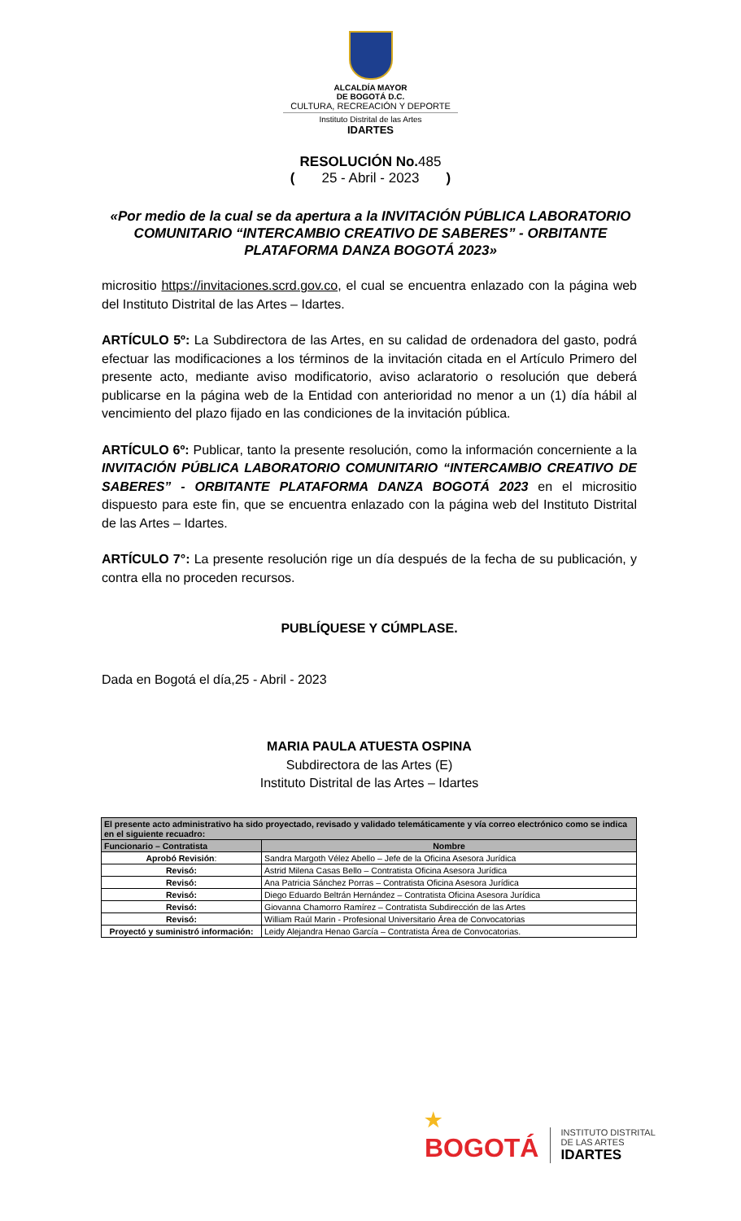ALCALDÍA MAYOR
DE BOGOTÁ D.C.
CULTURA, RECREACIÓN Y DEPORTE
Instituto Distrital de las Artes
IDARTES
RESOLUCIÓN No. 485
( 25 - Abril - 2023 )
«Por medio de la cual se da apertura a la INVITACIÓN PÚBLICA LABORATORIO COMUNITARIO “INTERCAMBIO CREATIVO DE SABERES” - ORBITANTE PLATAFORMA DANZA BOGOTÁ 2023»
micrositio https://invitaciones.scrd.gov.co, el cual se encuentra enlazado con la página web del Instituto Distrital de las Artes – Idartes.
ARTÍCULO 5º: La Subdirectora de las Artes, en su calidad de ordenadora del gasto, podrá efectuar las modificaciones a los términos de la invitación citada en el Artículo Primero del presente acto, mediante aviso modificatorio, aviso aclaratorio o resolución que deberá publicarse en la página web de la Entidad con anterioridad no menor a un (1) día hábil al vencimiento del plazo fijado en las condiciones de la invitación pública.
ARTÍCULO 6º: Publicar, tanto la presente resolución, como la información concerniente a la INVITACIÓN PÚBLICA LABORATORIO COMUNITARIO “INTERCAMBIO CREATIVO DE SABERES” - ORBITANTE PLATAFORMA DANZA BOGOTÁ 2023 en el micrositio dispuesto para este fin, que se encuentra enlazado con la página web del Instituto Distrital de las Artes – Idartes.
ARTÍCULO 7°: La presente resolución rige un día después de la fecha de su publicación, y contra ella no proceden recursos.
PUBLÍQUESE Y CÚMPLASE.
Dada en Bogotá el día,25 - Abril - 2023
MARIA PAULA ATUESTA OSPINA
Subdirectora de las Artes (E)
Instituto Distrital de las Artes – Idartes
| El presente acto administrativo ha sido proyectado, revisado y validado telemáticamente y vía correo electrónico como se indica en el siguiente recuadro: | |
| --- | --- |
| Funcionario – Contratista | Nombre |
| Aprobó Revisión : | Sandra Margoth Vélez Abello – Jefe de la Oficina Asesora Jurídica |
| Revisó: | Astrid Milena Casas Bello – Contratista Oficina Asesora Jurídica |
| Revisó: | Ana Patricia Sánchez Porras – Contratista Oficina Asesora Jurídica |
| Revisó: | Diego Eduardo Beltrán Hernández – Contratista Oficina Asesora Jurídica |
| Revisó: | Giovanna Chamorro Ramírez – Contratista Subdirección de las Artes |
| Revisó: | William Raúl Marin - Profesional Universitario Área de Convocatorias |
| Proyectó y suministró información: | Leidy Alejandra Henao García – Contratista Área de Convocatorias. |
★
BOGOTÁ
INSTITUTO DISTRITAL
DE LAS ARTES
IDARTES